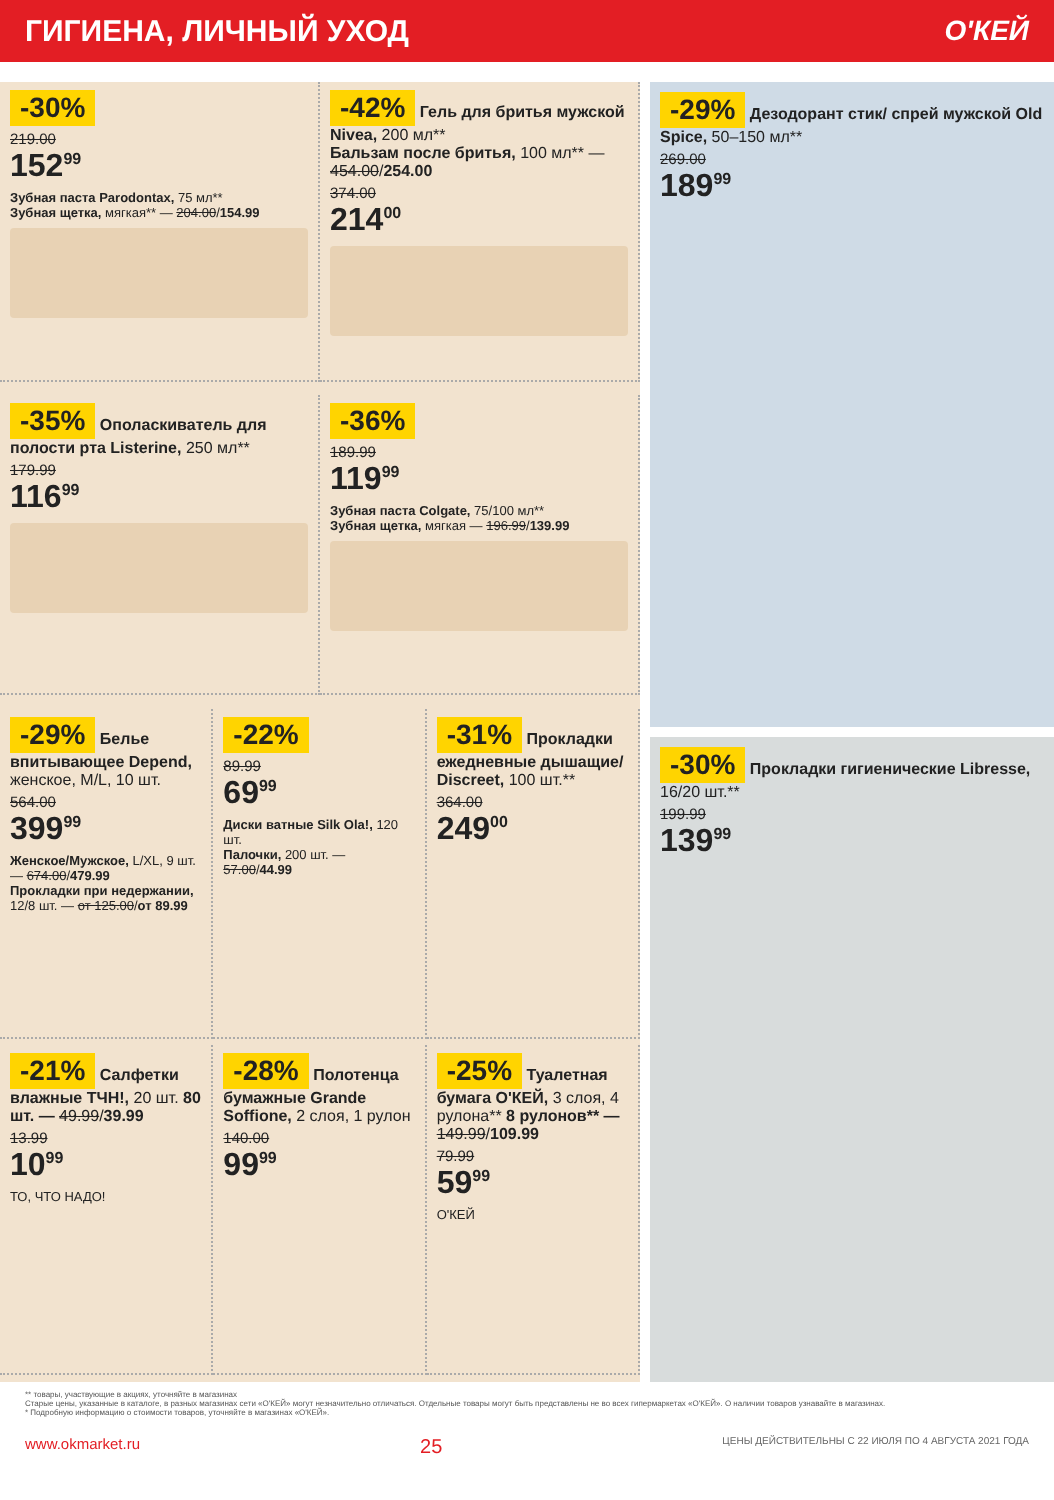ГИГИЕНА, ЛИЧНЫЙ УХОД О'КЕЙ
-30%
219.00
152<sup>99</sup>
Зубная паста Parodontax, 75 мл**
Зубная щетка, мягкая** — 204.00/154.99
-42% Гель для бритья мужской Nivea, 200 мл**
Бальзам после бритья, 100 мл** — 454.00/254.00
374.00
214<sup>00</sup>
-35% Ополаскиватель для полости рта Listerine, 250 мл**
179.99
116<sup>99</sup>
-36%
189.99
119<sup>99</sup>
Зубная паста Colgate, 75/100 мл**
Зубная щетка, мягкая — 196.99/139.99
-29% Белье впитывающее Depend, женское, M/L, 10 шт.
564.00
399<sup>99</sup>
Женское/Мужское, L/XL, 9 шт. — 674.00/479.99
Прокладки при недержании, 12/8 шт. — от 125.00/от 89.99
-22%
89.99
69<sup>99</sup>
Диски ватные Silk Ola!, 120 шт.
Палочки, 200 шт. — 57.00/44.99
-31% Прокладки ежедневные дышащие/ Discreet, 100 шт.**
364.00
249<sup>00</sup>
-21% Салфетки влажные ТЧН!, 20 шт. 80 шт. — 49.99/39.99
13.99
10<sup>99</sup>
ТО, ЧТО НАДО!
-28% Полотенца бумажные Grande Soffione, 2 слоя, 1 рулон
140.00
99<sup>99</sup>
-25% Туалетная бумага О'КЕЙ, 3 слоя, 4 рулона** 8 рулонов** — 149.99/109.99
79.99
59<sup>99</sup>
О'КЕЙ
-29% Дезодорант стик/ спрей мужской Old Spice, 50–150 мл**
269.00
189<sup>99</sup>
-30% Прокладки гигиенические Libresse, 16/20 шт.**
199.99
139<sup>99</sup>
** товары, участвующие в акциях, уточняйте в магазинах
Старые цены, указанные в каталоге, в разных магазинах сети «О'КЕЙ» могут незначительно отличаться. Отдельные товары могут быть представлены не во всех гипермаркетах «О'КЕЙ». О наличии товаров узнавайте в магазинах.
* Подробную информацию о стоимости товаров, уточняйте в магазинах «О'КЕЙ».
www.okmarket.ru 25 ЦЕНЫ ДЕЙСТВИТЕЛЬНЫ С 22 ИЮЛЯ ПО 4 АВГУСТА 2021 ГОДА